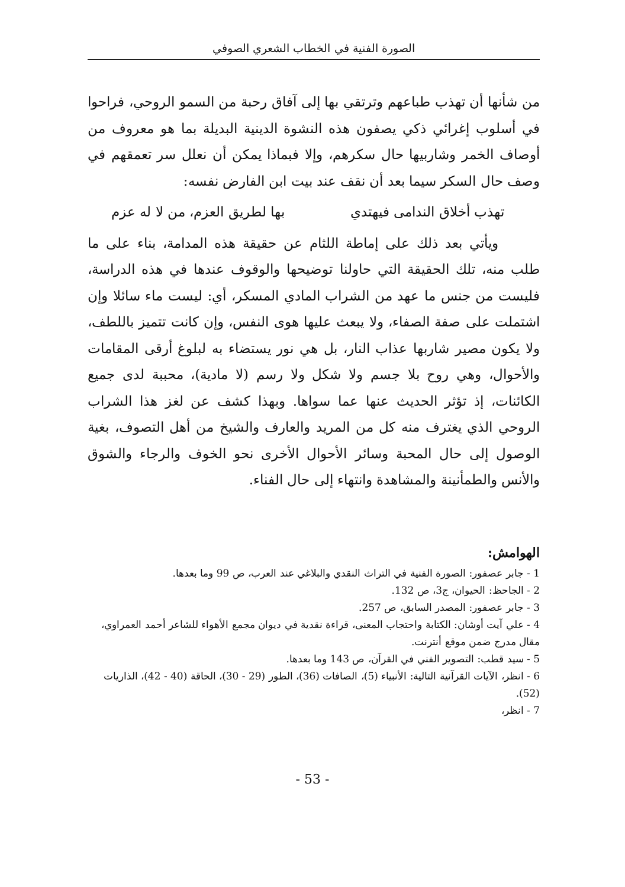الصورة الفنية في الخطاب الشعري الصوفي
من شأنها أن تهذب طباعهم وترتقي بها إلى آفاق رحبة من السمو الروحي، فراحوا في أسلوب إغرائي ذكي يصفون هذه النشوة الدينية البديلة بما هو معروف من أوصاف الخمر وشاربيها حال سكرهم، وإلا فبماذا يمكن أن نعلل سر تعمقهم في وصف حال السكر سيما بعد أن نقف عند بيت ابن الفارض نفسه:
تهذب أخلاق الندامى فيهتدي بها لطريق العزم، من لا له عزم
ويأتي بعد ذلك على إماطة اللثام عن حقيقة هذه المدامة، بناء على ما طلب منه، تلك الحقيقة التي حاولنا توضيحها والوقوف عندها في هذه الدراسة، فليست من جنس ما عهد من الشراب المادي المسكر، أي: ليست ماء سائلا وإن اشتملت على صفة الصفاء، ولا يبعث عليها هوى النفس، وإن كانت تتميز باللطف، ولا يكون مصير شاربها عذاب النار، بل هي نور يستضاء به لبلوغ أرقى المقامات والأحوال، وهي روح بلا جسم ولا شكل ولا رسم (لا مادية)، محببة لدى جميع الكائنات، إذ تؤثر الحديث عنها عما سواها. وبهذا كشف عن لغز هذا الشراب الروحي الذي يغترف منه كل من المريد والعارف والشيخ من أهل التصوف، بغية الوصول إلى حال المحبة وسائر الأحوال الأخرى نحو الخوف والرجاء والشوق والأنس والطمأنينة والمشاهدة وانتهاء إلى حال الفناء.
الهوامش:
1 - جابر عصفور: الصورة الفنية في التراث النقدي والبلاغي عند العرب، ص 99 وما بعدها.
2 - الجاحظ: الحيوان، ج3، ص 132.
3 - جابر عصفور: المصدر السابق، ص 257.
4 - علي آيت أوشان: الكتابة واحتجاب المعنى، قراءة نقدية في ديوان مجمع الأهواء للشاعر أحمد العمراوي، مقال مدرج ضمن موقع أنترنت.
5 - سيد قطب: التصوير الفني في القرآن، ص 143 وما بعدها.
6 - انظر، الآيات القرآنية التالية: الأنبياء (5)، الصافات (36)، الطور (29 - 30)، الحاقة (40 - 42)، الذاريات (52).
7 - انظر،
- 53 -